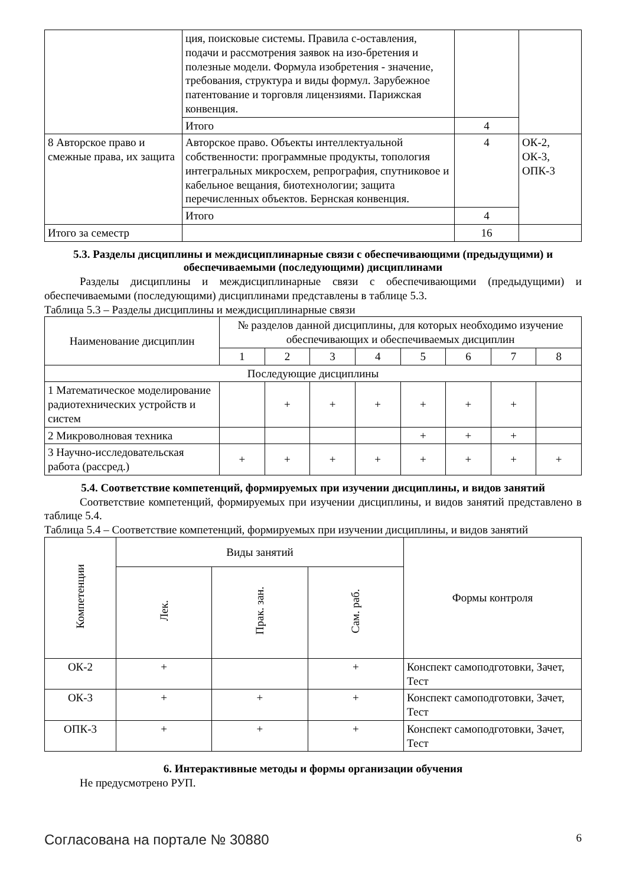| | ция, поисковые системы. Правила с-оставления, подачи и рассмотрения заявок на изо-бретения и полезные модели. Формула изобретения - значение, требования, структура и виды формул. Зарубежное патентование и торговля лицензиями. Парижская конвенция. | | |
| | Итого | 4 | |
| 8 Авторское право и смежные права, их защита | Авторское право. Объекты интеллектуальной собственности: программные продукты, топология интегральных микросхем, репрография, спутниковое и кабельное вещания, биотехнологии; защита перечисленных объектов. Бернская конвенция. | 4 | ОК-2, ОК-3, ОПК-3 |
| | Итого | 4 | |
| Итого за семестр | | 16 | |
5.3. Разделы дисциплины и междисциплинарные связи с обеспечивающими (предыдущими) и обеспечиваемыми (последующими) дисциплинами
Разделы дисциплины и междисциплинарные связи с обеспечивающими (предыдущими) и обеспечиваемыми (последующими) дисциплинами представлены в таблице 5.3.
Таблица 5.3 – Разделы дисциплины и междисциплинарные связи
| Наименование дисциплин | № разделов данной дисциплины, для которых необходимо изучение обеспечивающих и обеспечиваемых дисциплин | | | | | | | |
| --- | --- | --- | --- | --- | --- | --- | --- | --- |
| | 1 | 2 | 3 | 4 | 5 | 6 | 7 | 8 |
| Последующие дисциплины | | | | | | | | |
| 1 Математическое моделирование радиотехнических устройств и систем | | + | + | + | + | + | + | |
| 2 Микроволновая техника | | | | | + | + | + | |
| 3 Научно-исследовательская работа (рассред.) | + | + | + | + | + | + | + | + |
5.4. Соответствие компетенций, формируемых при изучении дисциплины, и видов занятий
Соответствие компетенций, формируемых при изучении дисциплины, и видов занятий представлено в таблице 5.4.
Таблица 5.4 – Соответствие компетенций, формируемых при изучении дисциплины, и видов занятий
| Компетенции | Виды занятий | | | Формы контроля |
| --- | --- | --- | --- | --- |
| | Лек. | Прак. зан. | Сам. раб. | |
| ОК-2 | + | | + | Конспект самоподготовки, Зачет, Тест |
| ОК-3 | + | + | + | Конспект самоподготовки, Зачет, Тест |
| ОПК-3 | + | + | + | Конспект самоподготовки, Зачет, Тест |
6. Интерактивные методы и формы организации обучения
Не предусмотрено РУП.
Согласована на портале № 30880 6